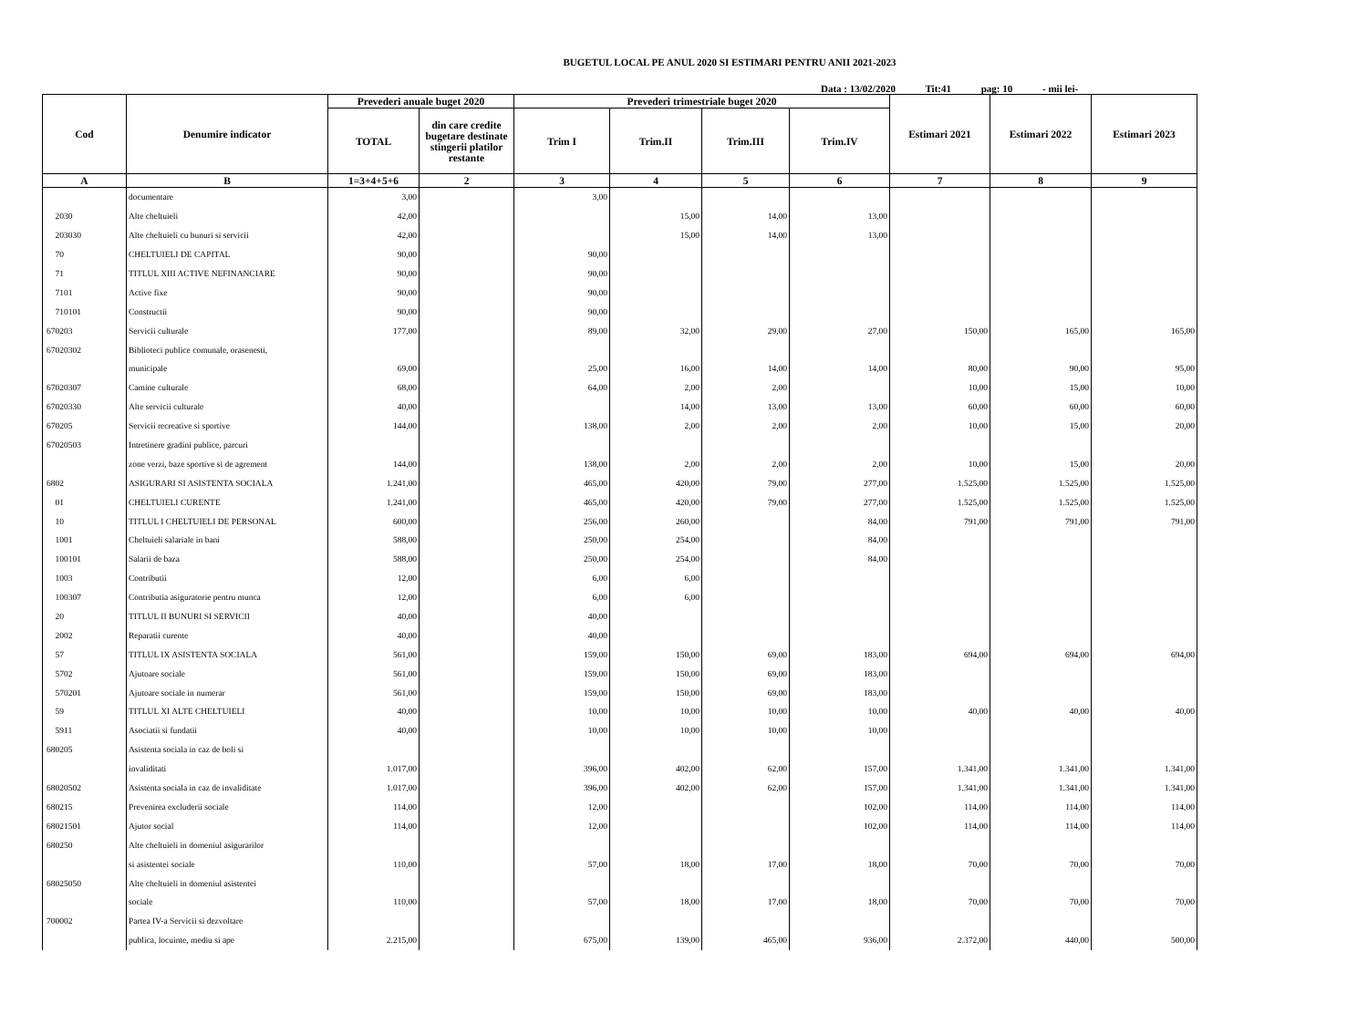BUGETUL LOCAL PE ANUL 2020 SI ESTIMARI PENTRU ANII 2021-2023
Data : 13/02/2020 Tit:41 pag: 10 - mii lei-
| Cod | Denumire indicator | Prevederi anuale buget 2020 | | Prevederi trimestriale buget 2020 | | | | Estimari 2021 | Estimari 2022 | Estimari 2023 |
| --- | --- | --- | --- | --- | --- | --- | --- | --- | --- | --- |
| | | TOTAL | din care credite bugetare destinate stingerii platilor restante | Trim I | Trim.II | Trim.III | Trim.IV | | | |
| A | B | 1=3+4+5+6 | 2 | 3 | 4 | 5 | 6 | 7 | 8 | 9 |
| | documentare | 3,00 | | 3,00 | | | | | | |
| 2030 | Alte cheltuieli | 42,00 | | | 15,00 | 14,00 | 13,00 | | | |
| 203030 | Alte cheltuieli cu bunuri si servicii | 42,00 | | | 15,00 | 14,00 | 13,00 | | | |
| 70 | CHELTUIELI DE CAPITAL | 90,00 | | 90,00 | | | | | | |
| 71 | TITLUL XIII ACTIVE NEFINANCIARE | 90,00 | | 90,00 | | | | | | |
| 7101 | Active fixe | 90,00 | | 90,00 | | | | | | |
| 710101 | Constructii | 90,00 | | 90,00 | | | | | | |
| 670203 | Servicii culturale | 177,00 | | 89,00 | 32,00 | 29,00 | 27,00 | 150,00 | 165,00 | 165,00 |
| 67020302 | Biblioteci publice comunale, orasenesti, | | | | | | | | | |
| | municipale | 69,00 | | 25,00 | 16,00 | 14,00 | 14,00 | 80,00 | 90,00 | 95,00 |
| 67020307 | Camine culturale | 68,00 | | 64,00 | 2,00 | 2,00 | | 10,00 | 15,00 | 10,00 |
| 67020330 | Alte servicii culturale | 40,00 | | | 14,00 | 13,00 | 13,00 | 60,00 | 60,00 | 60,00 |
| 670205 | Servicii recreative si sportive | 144,00 | | 138,00 | 2,00 | 2,00 | 2,00 | 10,00 | 15,00 | 20,00 |
| 67020503 | Intretinere gradini publice, parcuri | | | | | | | | | |
| | zone verzi, baze sportive si de agrement | 144,00 | | 138,00 | 2,00 | 2,00 | 2,00 | 10,00 | 15,00 | 20,00 |
| 6802 | ASIGURARI SI ASISTENTA SOCIALA | 1.241,00 | | 465,00 | 420,00 | 79,00 | 277,00 | 1.525,00 | 1.525,00 | 1.525,00 |
| 01 | CHELTUIELI CURENTE | 1.241,00 | | 465,00 | 420,00 | 79,00 | 277,00 | 1.525,00 | 1.525,00 | 1.525,00 |
| 10 | TITLUL I CHELTUIELI DE PERSONAL | 600,00 | | 256,00 | 260,00 | | 84,00 | 791,00 | 791,00 | 791,00 |
| 1001 | Cheltuieli salariale in bani | 588,00 | | 250,00 | 254,00 | | 84,00 | | | |
| 100101 | Salarii de baza | 588,00 | | 250,00 | 254,00 | | 84,00 | | | |
| 1003 | Contributii | 12,00 | | 6,00 | 6,00 | | | | | |
| 100307 | Contributia asiguratorie pentru munca | 12,00 | | 6,00 | 6,00 | | | | | |
| 20 | TITLUL II BUNURI SI SERVICII | 40,00 | | 40,00 | | | | | | |
| 2002 | Reparatii curente | 40,00 | | 40,00 | | | | | | |
| 57 | TITLUL IX ASISTENTA SOCIALA | 561,00 | | 159,00 | 150,00 | 69,00 | 183,00 | 694,00 | 694,00 | 694,00 |
| 5702 | Ajutoare sociale | 561,00 | | 159,00 | 150,00 | 69,00 | 183,00 | | | |
| 570201 | Ajutoare sociale in numerar | 561,00 | | 159,00 | 150,00 | 69,00 | 183,00 | | | |
| 59 | TITLUL XI ALTE CHELTUIELI | 40,00 | | 10,00 | 10,00 | 10,00 | 10,00 | 40,00 | 40,00 | 40,00 |
| 5911 | Asociatii si fundatii | 40,00 | | 10,00 | 10,00 | 10,00 | 10,00 | | | |
| 680205 | Asistenta sociala in caz de boli si | | | | | | | | | |
| | invaliditati | 1.017,00 | | 396,00 | 402,00 | 62,00 | 157,00 | 1.341,00 | 1.341,00 | 1.341,00 |
| 68020502 | Asistenta sociala in caz de invaliditate | 1.017,00 | | 396,00 | 402,00 | 62,00 | 157,00 | 1.341,00 | 1.341,00 | 1.341,00 |
| 680215 | Prevenirea excluderii sociale | 114,00 | | 12,00 | | | 102,00 | 114,00 | 114,00 | 114,00 |
| 68021501 | Ajutor social | 114,00 | | 12,00 | | | 102,00 | 114,00 | 114,00 | 114,00 |
| 680250 | Alte cheltuieli in domeniul asigurarilor | | | | | | | | | |
| | si asistentei sociale | 110,00 | | 57,00 | 18,00 | 17,00 | 18,00 | 70,00 | 70,00 | 70,00 |
| 68025050 | Alte cheltuieli in domeniul asistentei | | | | | | | | | |
| | sociale | 110,00 | | 57,00 | 18,00 | 17,00 | 18,00 | 70,00 | 70,00 | 70,00 |
| 700002 | Partea IV-a Servicii si dezvoltare | | | | | | | | | |
| | publica, locuinte, mediu si ape | 2.215,00 | | 675,00 | 139,00 | 465,00 | 936,00 | 2.372,00 | 440,00 | 500,00 |